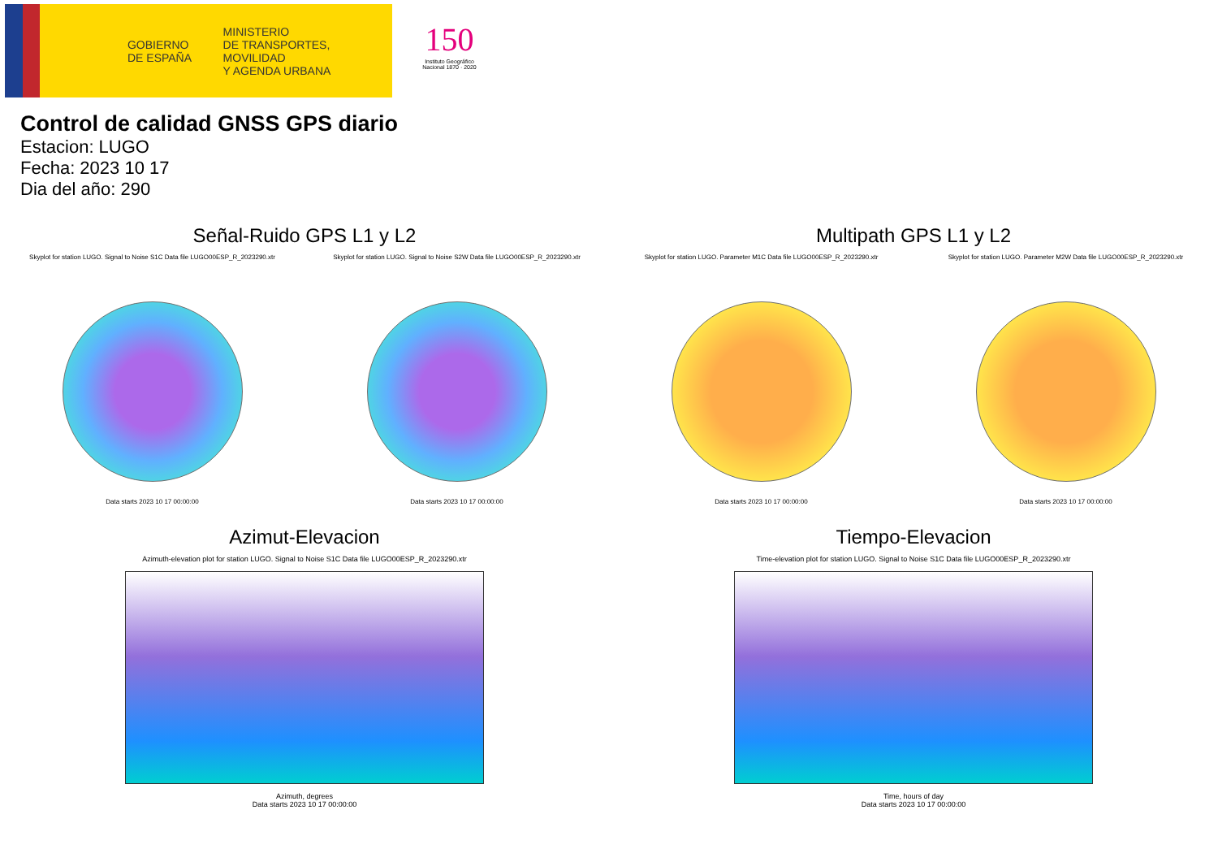GOBIERNO
DE ESPAÑA
MINISTERIO
DE TRANSPORTES, MOVILIDAD
Y AGENDA URBANA
150
Instituto Geográfico Nacional 1870 · 2020
Control de calidad GNSS GPS diario
Estacion: LUGO
Fecha: 2023 10 17
Dia del año: 290
Señal-Ruido GPS L1 y L2
Skyplot for station LUGO. Signal to Noise S1C Data file LUGO00ESP_R_2023290.xtr
Data starts 2023 10 17 00:00:00
Skyplot for station LUGO. Signal to Noise S2W Data file LUGO00ESP_R_2023290.xtr
Data starts 2023 10 17 00:00:00
Multipath GPS L1 y L2
Skyplot for station LUGO. Parameter M1C Data file LUGO00ESP_R_2023290.xtr
Data starts 2023 10 17 00:00:00
Skyplot for station LUGO. Parameter M2W Data file LUGO00ESP_R_2023290.xtr
Data starts 2023 10 17 00:00:00
Azimut-Elevacion
Azimuth-elevation plot for station LUGO. Signal to Noise S1C Data file LUGO00ESP_R_2023290.xtr
Azimuth, degrees
Data starts 2023 10 17 00:00:00
Tiempo-Elevacion
Time-elevation plot for station LUGO. Signal to Noise S1C Data file LUGO00ESP_R_2023290.xtr
Time, hours of day
Data starts 2023 10 17 00:00:00